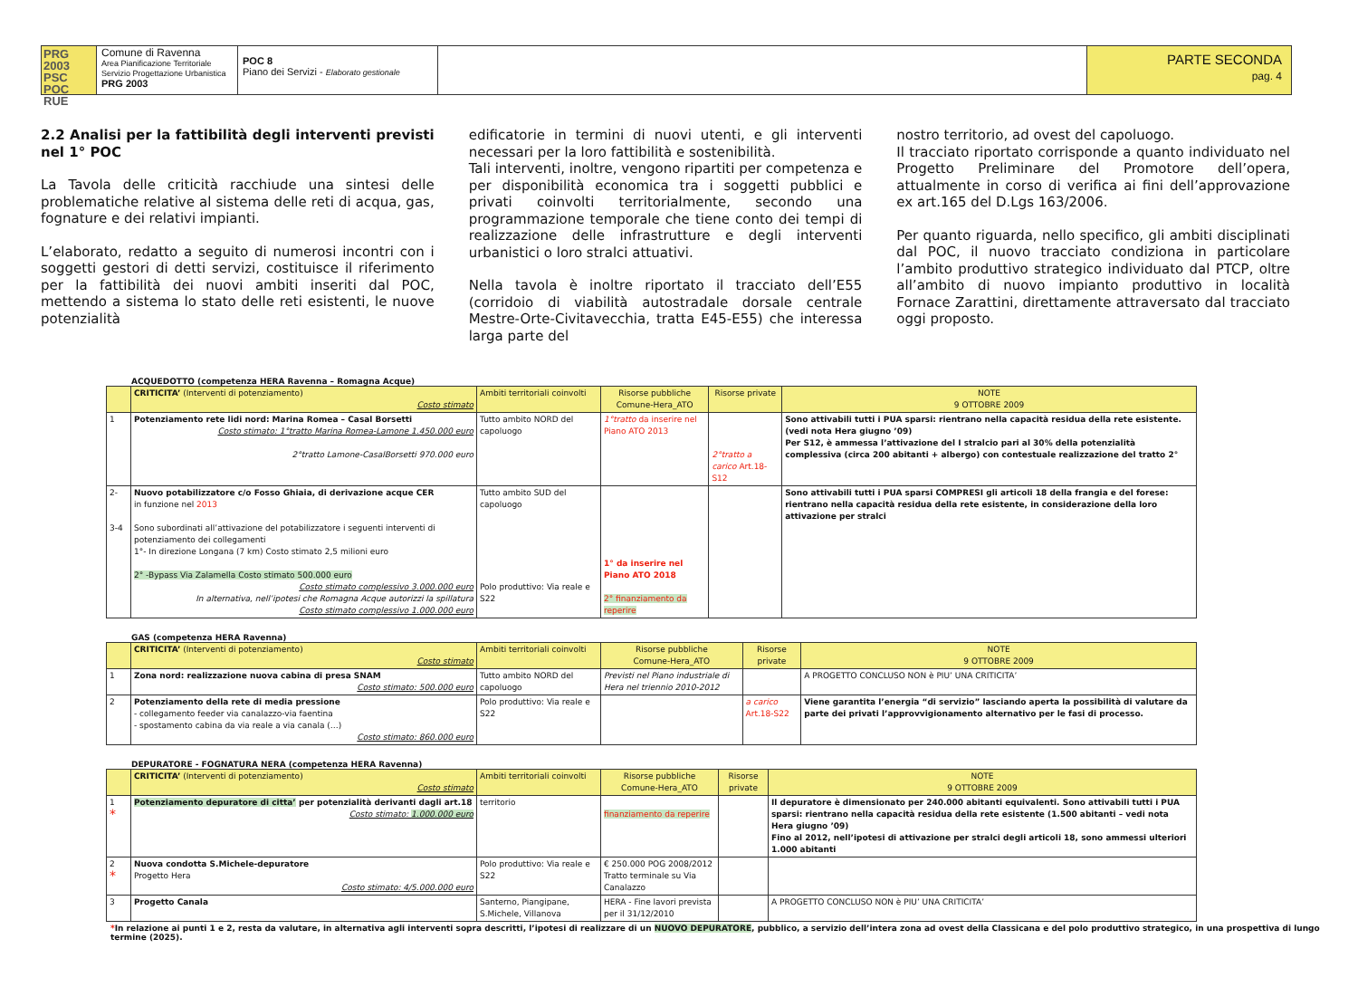PRG 2003
PSC
POC
RUE
Comune di Ravenna
Area Pianificazione Territoriale
Servizio Progettazione Urbanistica
PRG 2003
POC 8
Piano dei Servizi - Elaborato gestionale
PARTE SECONDA
pag. 4
2.2 Analisi per la fattibilità degli interventi previsti nel 1° POC
La Tavola delle criticità racchiude una sintesi delle problematiche relative al sistema delle reti di acqua, gas, fognature e dei relativi impianti.
L’elaborato, redatto a seguito di numerosi incontri con i soggetti gestori di detti servizi, costituisce il riferimento per la fattibilità dei nuovi ambiti inseriti dal POC, mettendo a sistema lo stato delle reti esistenti, le nuove potenzialità
edificatorie in termini di nuovi utenti, e gli interventi necessari per la loro fattibilità e sostenibilità.
Tali interventi, inoltre, vengono ripartiti per competenza e per disponibilità economica tra i soggetti pubblici e privati coinvolti territorialmente, secondo una programmazione temporale che tiene conto dei tempi di realizzazione delle infrastrutture e degli interventi urbanistici o loro stralci attuativi.
Nella tavola è inoltre riportato il tracciato dell’E55 (corridoio di viabilità autostradale dorsale centrale Mestre-Orte-Civitavecchia, tratta E45-E55) che interessa larga parte del
nostro territorio, ad ovest del capoluogo.
Il tracciato riportato corrisponde a quanto individuato nel Progetto Preliminare del Promotore dell’opera, attualmente in corso di verifica ai fini dell’approvazione ex art.165 del D.Lgs 163/2006.
Per quanto riguarda, nello specifico, gli ambiti disciplinati dal POC, il nuovo tracciato condiziona in particolare l’ambito produttivo strategico individuato dal PTCP, oltre all’ambito di nuovo impianto produttivo in località Fornace Zarattini, direttamente attraversato dal tracciato oggi proposto.
ACQUEDOTTO (competenza HERA Ravenna – Romagna Acque)
| | CRITICITA’ (Interventi di potenziamento) Costo stimato | Ambiti territoriali coinvolti | Risorse pubbliche Comune-Hera_ATO | Risorse private | NOTE 9 OTTOBRE 2009 |
| --- | --- | --- | --- | --- | --- |
| 1 | Potenziamento rete lidi nord: Marina Romea – Casal Borsetti Costo stimato: 1°tratto Marina Romea-Lamone 1.450.000 euro 2°tratto Lamone-CasalBorsetti 970.000 euro | Tutto ambito NORD del capoluogo | 1°tratto da inserire nel Piano ATO 2013 | 2°tratto a carico Art.18-S12 | Sono attivabili tutti i PUA sparsi: rientrano nella capacità residua della rete esistente. (vedi nota Hera giugno ’09) Per S12, è ammessa l’attivazione del I stralcio pari al 30% della potenzialità complessiva (circa 200 abitanti + albergo) con contestuale realizzazione del tratto 2° |
| 2- 3-4 | Nuovo potabilizzatore c/o Fosso Ghiaia, di derivazione acque CER in funzione nel 2013 Sono subordinati all’attivazione del potabilizzatore i seguenti interventi di potenziamento dei collegamenti 1°- In direzione Longana (7 km) Costo stimato 2,5 milioni euro 2° -Bypass Via Zalamella Costo stimato 500.000 euro Costo stimato complessivo 3.000.000 euro In alternativa, nell’ipotesi che Romagna Acque autorizzi la spillatura Costo stimato complessivo 1.000.000 euro | Tutto ambito SUD del capoluogo Polo produttivo: Via reale e S22 | 1° da inserire nel Piano ATO 2018 2° finanziamento da reperire | | Sono attivabili tutti i PUA sparsi COMPRESI gli articoli 18 della frangia e del forese: rientrano nella capacità residua della rete esistente, in considerazione della loro attivazione per stralci |
GAS (competenza HERA Ravenna)
| | CRITICITA’ (Interventi di potenziamento) Costo stimato | Ambiti territoriali coinvolti | Risorse pubbliche Comune-Hera_ATO | Risorse private | NOTE 9 OTTOBRE 2009 |
| --- | --- | --- | --- | --- | --- |
| 1 | Zona nord: realizzazione nuova cabina di presa SNAM Costo stimato: 500.000 euro | Tutto ambito NORD del capoluogo | Previsti nel Piano industriale di Hera nel triennio 2010-2012 | | A PROGETTO CONCLUSO NON è PIU’ UNA CRITICITA’ |
| 2 | Potenziamento della rete di media pressione - collegamento feeder via canalazzo-via faentina - spostamento cabina da via reale a via canala (…) Costo stimato: 860.000 euro | Polo produttivo: Via reale e S22 | | a carico Art.18-S22 | Viene garantita l’energia “di servizio” lasciando aperta la possibilità di valutare da parte dei privati l’approvvigionamento alternativo per le fasi di processo. |
DEPURATORE - FOGNATURA NERA (competenza HERA Ravenna)
| | CRITICITA’ (Interventi di potenziamento) Costo stimato | Ambiti territoriali coinvolti | Risorse pubbliche Comune-Hera_ATO | Risorse private | NOTE 9 OTTOBRE 2009 |
| --- | --- | --- | --- | --- | --- |
| 1 * | Potenziamento depuratore di citta’ per potenzialità derivanti dagli art.18 Costo stimato: 1.000.000 euro | territorio | finanziamento da reperire | | Il depuratore è dimensionato per 240.000 abitanti equivalenti. Sono attivabili tutti i PUA sparsi: rientrano nella capacità residua della rete esistente (1.500 abitanti – vedi nota Hera giugno ’09) Fino al 2012, nell’ipotesi di attivazione per stralci degli articoli 18, sono ammessi ulteriori 1.000 abitanti |
| 2 * | Nuova condotta S.Michele-depuratore Progetto Hera Costo stimato: 4/5.000.000 euro | Polo produttivo: Via reale e S22 | € 250.000 POG 2008/2012 Tratto terminale su Via Canalazzo | | |
| 3 | Progetto Canala | Santerno, Piangipane, S.Michele, Villanova | HERA - Fine lavori prevista per il 31/12/2010 | | A PROGETTO CONCLUSO NON è PIU’ UNA CRITICITA’ |
*In relazione ai punti 1 e 2, resta da valutare, in alternativa agli interventi sopra descritti, l’ipotesi di realizzare di un NUOVO DEPURATORE, pubblico, a servizio dell’intera zona ad ovest della Classicana e del polo produttivo strategico, in una prospettiva di lungo termine (2025).